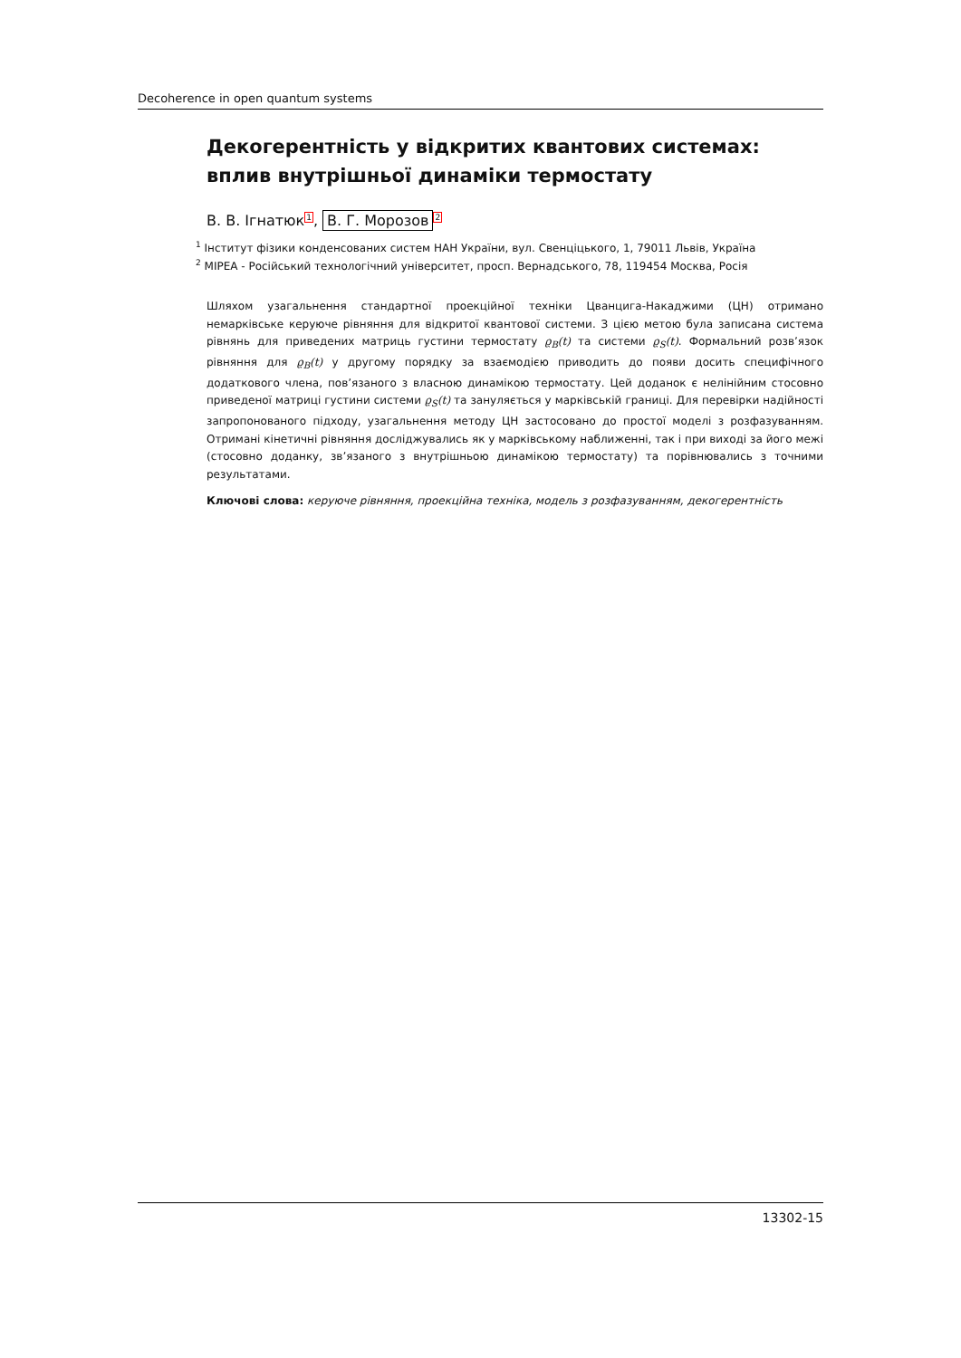Decoherence in open quantum systems
Декогерентність у відкритих квантових системах: вплив внутрішньої динаміки термостату
В. В. Ігнатюк<sup>1</sup>, В. Г. Морозов<sup>2</sup>
<sup>1</sup> Інститут фізики конденсованих систем НАН України, вул. Свенціцького, 1, 79011 Львів, Україна
<sup>2</sup> МІРЕА - Російський технологічний університет, просп. Вернадського, 78, 119454 Москва, Росія
Шляхом узагальнення стандартної проекційної техніки Цванцига-Накаджими (ЦН) отримано немарківське керуюче рівняння для відкритої квантової системи. З цією метою була записана система рівнянь для приведених матриць густини термостату ϱ<sub>B</sub>(t) та системи ϱ<sub>S</sub>(t). Формальний розв’язок рівняння для ϱ<sub>B</sub>(t) у другому порядку за взаємодією приводить до появи досить специфічного додаткового члена, пов’язаного з власною динамікою термостату. Цей доданок є нелінійним стосовно приведеної матриці густини системи ϱ<sub>S</sub>(t) та зануляється у марківській границі. Для перевірки надійності запропонованого підходу, узагальнення методу ЦН застосовано до простої моделі з розфазуванням. Отримані кінетичні рівняння досліджувались як у марківському наближенні, так і при виході за його межі (стосовно доданку, зв’язаного з внутрішньою динамікою термостату) та порівнювались з точними результатами.
Ключові слова: керуюче рівняння, проекційна техніка, модель з розфазуванням, декогерентність
13302-15